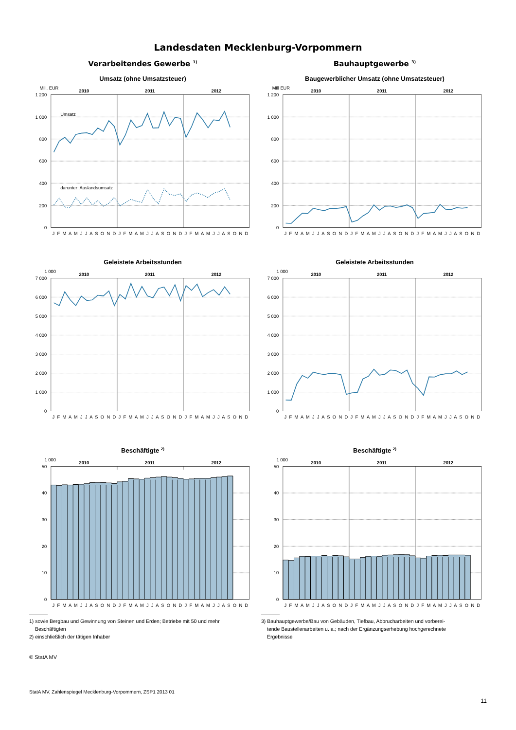Landesdaten Mecklenburg-Vorpommern
Verarbeitendes Gewerbe <sup>1)</sup>
Umsatz (ohne Umsatzsteuer)
1 200
1 000
800
600
400
200
0
Mill. EUR
2010
2011
2012
Umsatz
darunter: Auslandsumsatz
J F M A M J J A S O N D
J F M A M J J A S O N D
J F M A M J J A S O N D
Bauhauptgewerbe <sup>3)</sup>
Baugewerblicher Umsatz (ohne Umsatzsteuer)
1 200
1 000
800
600
400
200
0
Mill EUR
2010
2011
2012
J F M A M J J A S O N D
J F M A M J J A S O N D
J F M A M J J A S O N D
Geleistete Arbeitsstunden
7 000
6 000
5 000
4 000
3 000
2 000
1 000
0
1 000
2010
2011
2012
J F M A M J J A S O N D
J F M A M J J A S O N D
J F M A M J J A S O N D
Geleistete Arbeitsstunden
7 000
6 000
5 000
4 000
3 000
2 000
1 000
0
1 000
2010
2011
2012
J F M A M J J A S O N D
J F M A M J J A S O N D
J F M A M J J A S O N D
Beschäftigte <sup>2)</sup>
50
40
30
20
10
0
1 000
2010
2011
2012
J F M A M J J A S O N D
J F M A M J J A S O N D
J F M A M J J A S O N D
1) sowie Bergbau und Gewinnung von Steinen und Erden; Betriebe mit 50 und mehr
Beschäftigten
2) einschließlich der tätigen Inhaber
Beschäftigte <sup>2)</sup>
50
40
30
20
10
0
1 000
2010
2011
2012
J F M A M J J A S O N D
J F M A M J J A S O N D
J F M A M J J A S O N D
3) Bauhauptgewerbe/Bau von Gebäuden, Tiefbau, Abbrucharbeiten und vorberei-
tende Baustellenarbeiten u. a.; nach der Ergänzungserhebung hochgerechnete
Ergebnisse
© StatA MV
StatA MV, Zahlenspiegel Mecklenburg-Vorpommern, ZSP1 2013 01
11